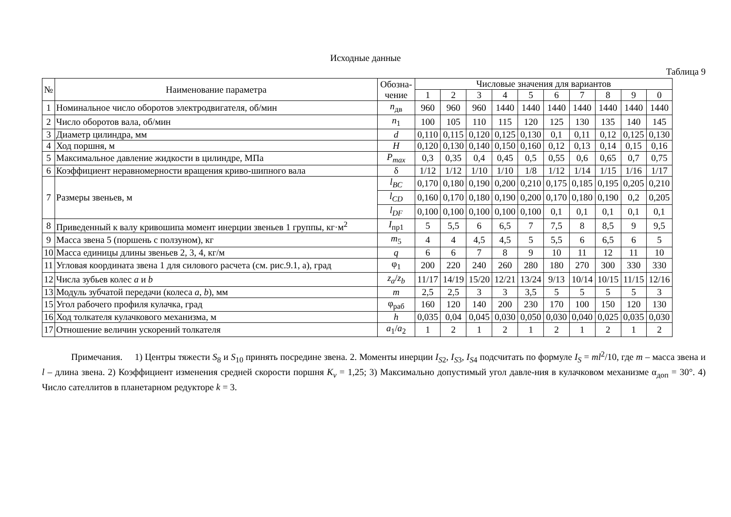Исходные данные
Таблица 9
| № | Наименование параметра | Обозна- чение | Числовые значения для вариантов | | | | | | | | | |
| --- | --- | --- | --- | --- | --- | --- | --- | --- | --- | --- | --- | --- |
| | | | 1 | 2 | 3 | 4 | 5 | 6 | 7 | 8 | 9 | 0 |
| 1 | Номинальное число оборотов электродвигателя, об/мин | n<sub>дв</sub> | 960 | 960 | 960 | 1440 | 1440 | 1440 | 1440 | 1440 | 1440 | 1440 |
| 2 | Число оборотов вала, об/мин | n<sub>1</sub> | 100 | 105 | 110 | 115 | 120 | 125 | 130 | 135 | 140 | 145 |
| 3 | Диаметр цилиндра, мм | d | 0,110 | 0,115 | 0,120 | 0,125 | 0,130 | 0,1 | 0,11 | 0,12 | 0,125 | 0,130 |
| 4 | Ход поршня, м | H | 0,120 | 0,130 | 0,140 | 0,150 | 0,160 | 0,12 | 0,13 | 0,14 | 0,15 | 0,16 |
| 5 | Максимальное давление жидкости в цилиндре, МПа | P<sub>max</sub> | 0,3 | 0,35 | 0,4 | 0,45 | 0,5 | 0,55 | 0,6 | 0,65 | 0,7 | 0,75 |
| 6 | Коэффициент неравномерности вращения криво-шипного вала | δ | 1/12 | 1/12 | 1/10 | 1/10 | 1/8 | 1/12 | 1/14 | 1/15 | 1/16 | 1/17 |
| 7 | Размеры звеньев, м | l<sub>BC</sub> | 0,170 | 0,180 | 0,190 | 0,200 | 0,210 | 0,175 | 0,185 | 0,195 | 0,205 | 0,210 |
| | | l<sub>CD</sub> | 0,160 | 0,170 | 0,180 | 0,190 | 0,200 | 0,170 | 0,180 | 0,190 | 0,2 | 0,205 |
| | | l<sub>DF</sub> | 0,100 | 0,100 | 0,100 | 0,100 | 0,100 | 0,1 | 0,1 | 0,1 | 0,1 | 0,1 |
| 8 | Приведенный к валу кривошипа момент инерции звеньев 1 группы, кг·м<sup>2</sup> | I<sub>пр1</sub> | 5 | 5,5 | 6 | 6,5 | 7 | 7,5 | 8 | 8,5 | 9 | 9,5 |
| 9 | Масса звена 5 (поршень с ползуном), кг | m<sub>5</sub> | 4 | 4 | 4,5 | 4,5 | 5 | 5,5 | 6 | 6,5 | 6 | 5 |
| 10 | Масса единицы длины звеньев 2, 3, 4, кг/м | q | 6 | 6 | 7 | 8 | 9 | 10 | 11 | 12 | 11 | 10 |
| 11 | Угловая координата звена 1 для силового расчета (см. рис.9.1, а), град | φ<sub>1</sub> | 200 | 220 | 240 | 260 | 280 | 180 | 270 | 300 | 330 | 330 |
| 12 | Числа зубьев колес a и b | z<sub>a</sub> / z<sub>b</sub> | 11/17 | 14/19 | 15/20 | 12/21 | 13/24 | 9/13 | 10/14 | 10/15 | 11/15 | 12/16 |
| 13 | Модуль зубчатой передачи (колеса a , b ), мм | m | 2,5 | 2,5 | 3 | 3 | 3,5 | 5 | 5 | 5 | 5 | 3 |
| 15 | Угол рабочего профиля кулачка, град | φ<sub>раб</sub> | 160 | 120 | 140 | 200 | 230 | 170 | 100 | 150 | 120 | 130 |
| 16 | Ход толкателя кулачкового механизма, м | h | 0,035 | 0,04 | 0,045 | 0,030 | 0,050 | 0,030 | 0,040 | 0,025 | 0,035 | 0,030 |
| 17 | Отношение величин ускорений толкателя | a<sub>1</sub>/ a<sub>2</sub> | 1 | 2 | 1 | 2 | 1 | 2 | 1 | 2 | 1 | 2 |
Примечания. 1) Центры тяжести S<sub>8</sub> и S<sub>10</sub> принять посредине звена. 2. Моменты инерции I<sub>S</sub><sub>2</sub>, I<sub>S</sub><sub>3</sub>, I<sub>S</sub><sub>4</sub> подсчитать по формуле I<sub>S</sub> = ml<sup>2</sup>/10, где m – масса звена и l – длина звена. 2) Коэффициент изменения средней скорости поршня K<sub>v</sub> = 1,25; 3) Максимально допустимый угол давле-ния в кулачковом механизме α<sub>доп</sub> = 30°. 4) Число сателлитов в планетарном редукторе k = 3.